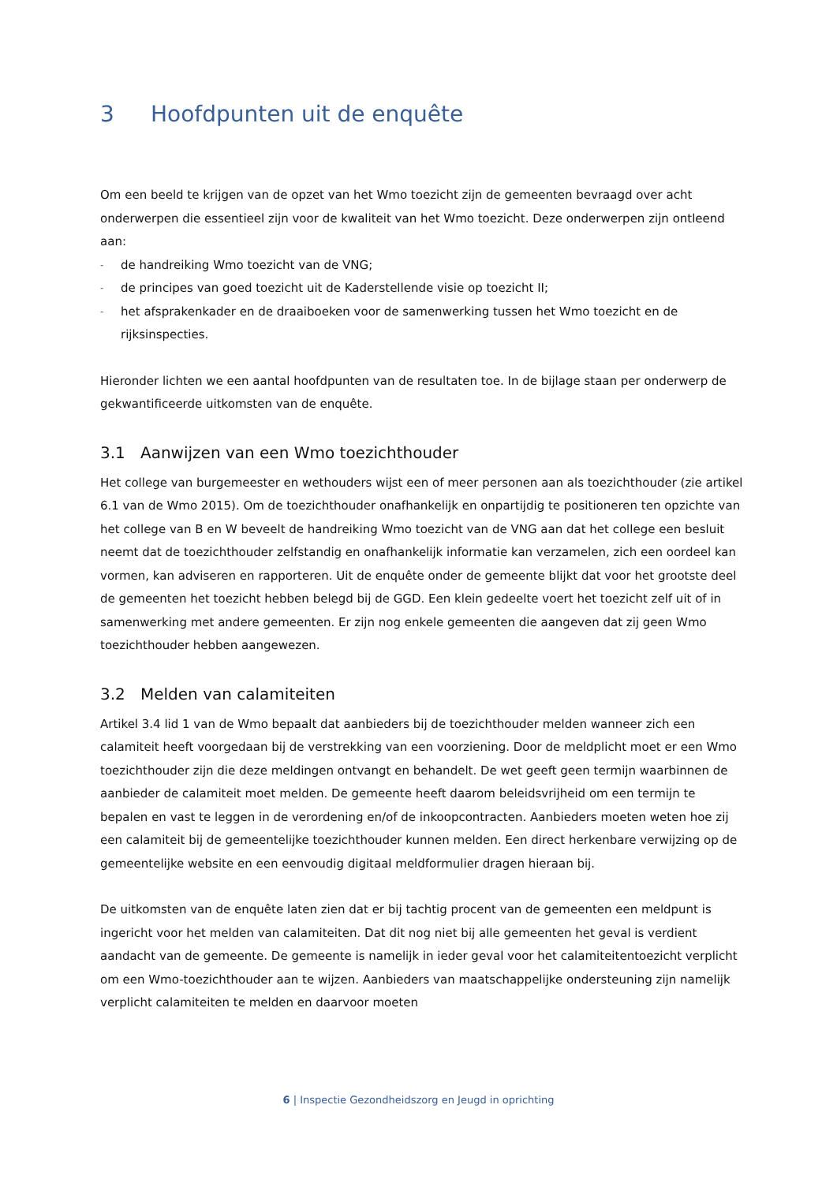3 Hoofdpunten uit de enquête
Om een beeld te krijgen van de opzet van het Wmo toezicht zijn de gemeenten bevraagd over acht onderwerpen die essentieel zijn voor de kwaliteit van het Wmo toezicht. Deze onderwerpen zijn ontleend aan:
- de handreiking Wmo toezicht van de VNG;
- de principes van goed toezicht uit de Kaderstellende visie op toezicht II;
- het afsprakenkader en de draaiboeken voor de samenwerking tussen het Wmo toezicht en de rijksinspecties.
Hieronder lichten we een aantal hoofdpunten van de resultaten toe. In de bijlage staan per onderwerp de gekwantificeerde uitkomsten van de enquête.
3.1 Aanwijzen van een Wmo toezichthouder
Het college van burgemeester en wethouders wijst een of meer personen aan als toezichthouder (zie artikel 6.1 van de Wmo 2015). Om de toezichthouder onafhankelijk en onpartijdig te positioneren ten opzichte van het college van B en W beveelt de handreiking Wmo toezicht van de VNG aan dat het college een besluit neemt dat de toezichthouder zelfstandig en onafhankelijk informatie kan verzamelen, zich een oordeel kan vormen, kan adviseren en rapporteren. Uit de enquête onder de gemeente blijkt dat voor het grootste deel de gemeenten het toezicht hebben belegd bij de GGD. Een klein gedeelte voert het toezicht zelf uit of in samenwerking met andere gemeenten. Er zijn nog enkele gemeenten die aangeven dat zij geen Wmo toezichthouder hebben aangewezen.
3.2 Melden van calamiteiten
Artikel 3.4 lid 1 van de Wmo bepaalt dat aanbieders bij de toezichthouder melden wanneer zich een calamiteit heeft voorgedaan bij de verstrekking van een voorziening. Door de meldplicht moet er een Wmo toezichthouder zijn die deze meldingen ontvangt en behandelt. De wet geeft geen termijn waarbinnen de aanbieder de calamiteit moet melden. De gemeente heeft daarom beleidsvrijheid om een termijn te bepalen en vast te leggen in de verordening en/of de inkoopcontracten. Aanbieders moeten weten hoe zij een calamiteit bij de gemeentelijke toezichthouder kunnen melden. Een direct herkenbare verwijzing op de gemeentelijke website en een eenvoudig digitaal meldformulier dragen hieraan bij.
De uitkomsten van de enquête laten zien dat er bij tachtig procent van de gemeenten een meldpunt is ingericht voor het melden van calamiteiten. Dat dit nog niet bij alle gemeenten het geval is verdient aandacht van de gemeente. De gemeente is namelijk in ieder geval voor het calamiteitentoezicht verplicht om een Wmo-toezichthouder aan te wijzen. Aanbieders van maatschappelijke ondersteuning zijn namelijk verplicht calamiteiten te melden en daarvoor moeten
6 | Inspectie Gezondheidszorg en Jeugd in oprichting